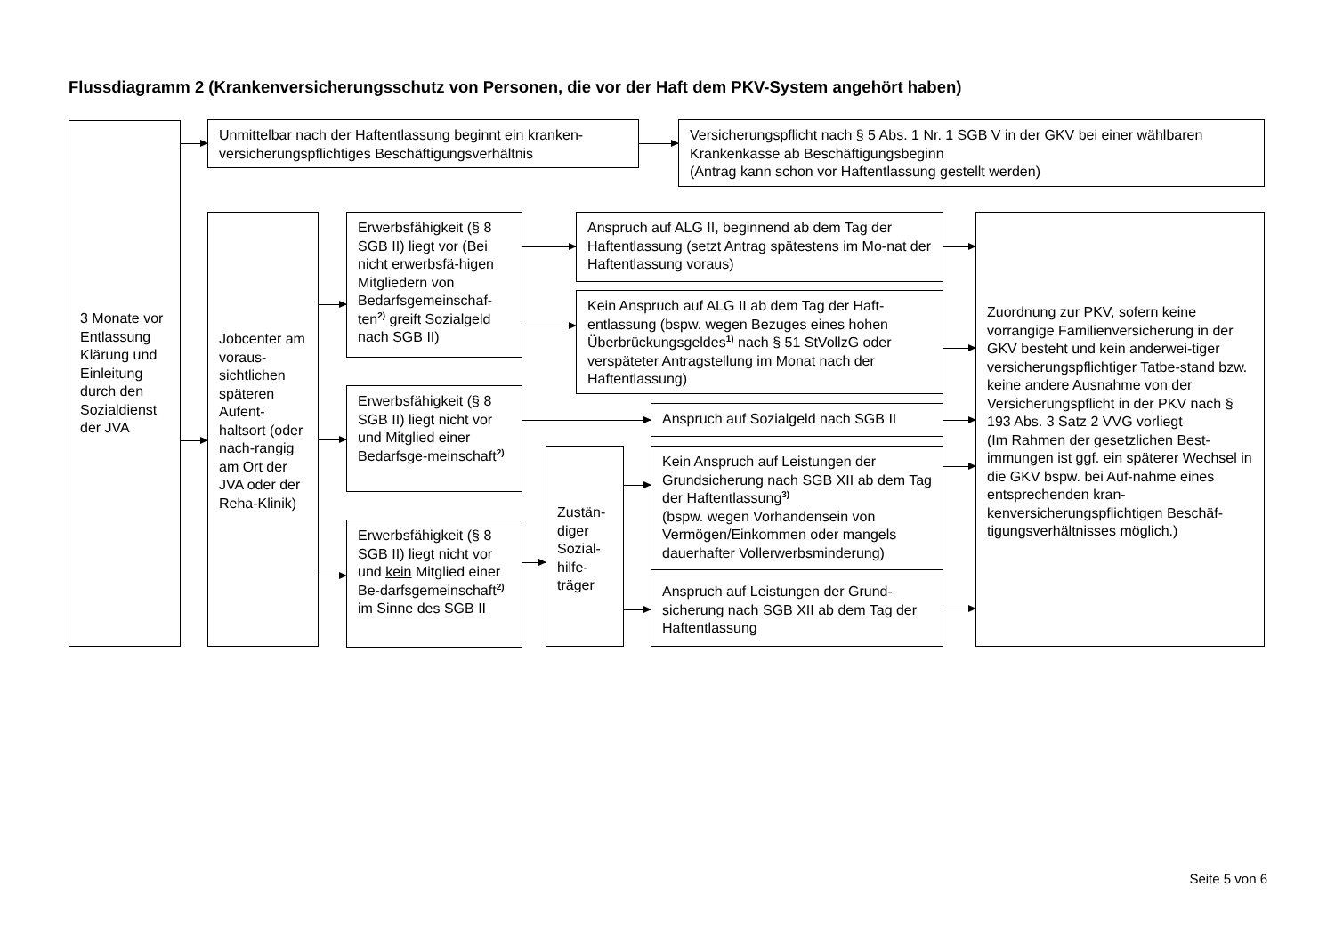Flussdiagramm 2 (Krankenversicherungsschutz von Personen, die vor der Haft dem PKV-System angehört haben)
3 Monate vor Entlassung Klärung und Einleitung durch den Sozialdienst der JVA
Unmittelbar nach der Haftentlassung beginnt ein kranken-versicherungspflichtiges Beschäftigungsverhältnis
Versicherungspflicht nach § 5 Abs. 1 Nr. 1 SGB V in der GKV bei einer wählbaren Krankenkasse ab Beschäftigungsbeginn
(Antrag kann schon vor Haftentlassung gestellt werden)
Jobcenter am voraus-sichtlichen späteren Aufent-haltsort (oder nach-rangig am Ort der JVA oder der Reha-Klinik)
Erwerbsfähigkeit (§ 8 SGB II) liegt vor (Bei nicht erwerbsfä-higen Mitgliedern von Bedarfsgemeinschaf-ten<sup>2)</sup> greift Sozialgeld nach SGB II)
Anspruch auf ALG II, beginnend ab dem Tag der Haftentlassung (setzt Antrag spätestens im Mo-nat der Haftentlassung voraus)
Kein Anspruch auf ALG II ab dem Tag der Haft-entlassung (bspw. wegen Bezuges eines hohen Überbrückungsgeldes<sup>1)</sup> nach § 51 StVollzG oder verspäteter Antragstellung im Monat nach der Haftentlassung)
Erwerbsfähigkeit (§ 8 SGB II) liegt nicht vor und Mitglied einer Bedarfsge-meinschaft<sup>2)</sup>
Anspruch auf Sozialgeld nach SGB II
Zustän-diger Sozial-hilfe-träger
Kein Anspruch auf Leistungen der Grundsicherung nach SGB XII ab dem Tag der Haftentlassung<sup>3)</sup>
(bspw. wegen Vorhandensein von Vermögen/Einkommen oder mangels dauerhafter Vollerwerbsminderung)
Erwerbsfähigkeit (§ 8 SGB II) liegt nicht vor und kein Mitglied einer Be-darfsgemeinschaft<sup>2)</sup> im Sinne des SGB II
Anspruch auf Leistungen der Grund-sicherung nach SGB XII ab dem Tag der Haftentlassung
Zuordnung zur PKV, sofern keine vorrangige Familienversicherung in der GKV besteht und kein anderwei-tiger versicherungspflichtiger Tatbe-stand bzw. keine andere Ausnahme von der Versicherungspflicht in der PKV nach § 193 Abs. 3 Satz 2 VVG vorliegt
(Im Rahmen der gesetzlichen Best-immungen ist ggf. ein späterer Wechsel in die GKV bspw. bei Auf-nahme eines entsprechenden kran-kenversicherungspflichtigen Beschäf-tigungsverhältnisses möglich.)
Seite 5 von 6